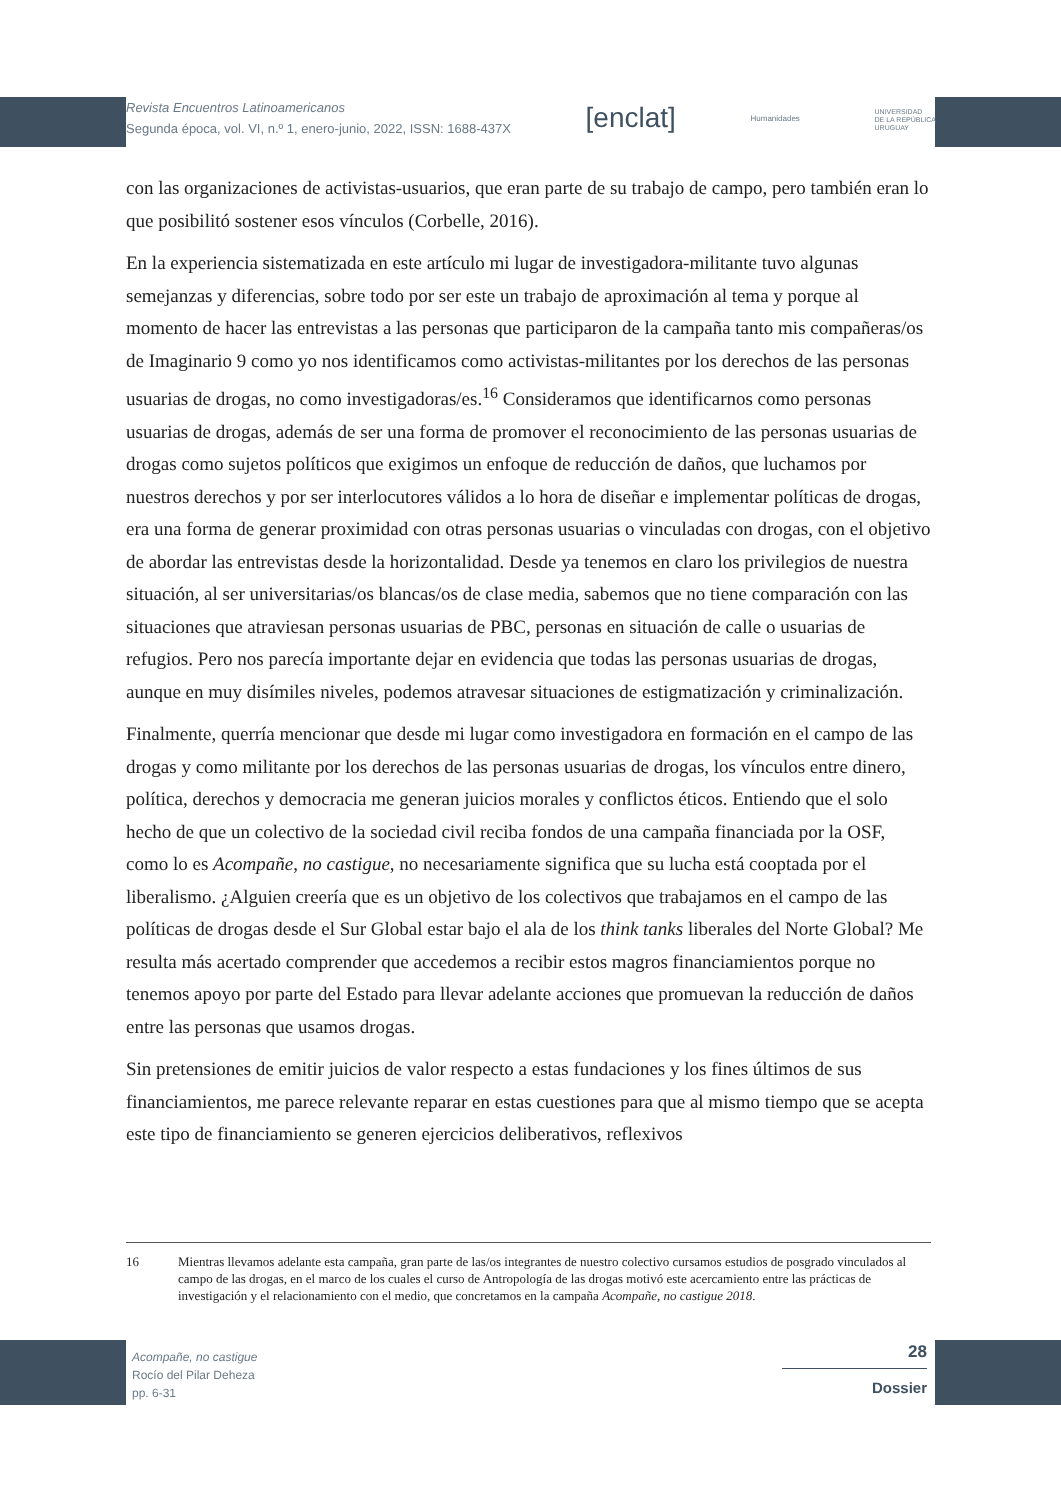Revista Encuentros Latinoamericanos
Segunda época, vol. VI, n.º 1, enero-junio, 2022, ISSN: 1688-437X
[enclat]
Humanidades
UNIVERSIDAD
DE LA REPÚBLICA
URUGUAY
con las organizaciones de activistas-usuarios, que eran parte de su trabajo de campo, pero también eran lo que posibilitó sostener esos vínculos (Corbelle, 2016).
En la experiencia sistematizada en este artículo mi lugar de investigadora-militante tuvo algunas semejanzas y diferencias, sobre todo por ser este un trabajo de aproximación al tema y porque al momento de hacer las entrevistas a las personas que participaron de la campaña tanto mis compañeras/os de Imaginario 9 como yo nos identificamos como activistas-militantes por los derechos de las personas usuarias de drogas, no como investigadoras/es.<sup>16</sup> Consideramos que identificarnos como personas usuarias de drogas, además de ser una forma de promover el reconocimiento de las personas usuarias de drogas como sujetos políticos que exigimos un enfoque de reducción de daños, que luchamos por nuestros derechos y por ser interlocutores válidos a lo hora de diseñar e implementar políticas de drogas, era una forma de generar proximidad con otras personas usuarias o vinculadas con drogas, con el objetivo de abordar las entrevistas desde la horizontalidad. Desde ya tenemos en claro los privilegios de nuestra situación, al ser universitarias/os blancas/os de clase media, sabemos que no tiene comparación con las situaciones que atraviesan personas usuarias de PBC, personas en situación de calle o usuarias de refugios. Pero nos parecía importante dejar en evidencia que todas las personas usuarias de drogas, aunque en muy disímiles niveles, podemos atravesar situaciones de estigmatización y criminalización.
Finalmente, querría mencionar que desde mi lugar como investigadora en formación en el campo de las drogas y como militante por los derechos de las personas usuarias de drogas, los vínculos entre dinero, política, derechos y democracia me generan juicios morales y conflictos éticos. Entiendo que el solo hecho de que un colectivo de la sociedad civil reciba fondos de una campaña financiada por la OSF, como lo es Acompañe, no castigue, no necesariamente significa que su lucha está cooptada por el liberalismo. ¿Alguien creería que es un objetivo de los colectivos que trabajamos en el campo de las políticas de drogas desde el Sur Global estar bajo el ala de los think tanks liberales del Norte Global? Me resulta más acertado comprender que accedemos a recibir estos magros financiamientos porque no tenemos apoyo por parte del Estado para llevar adelante acciones que promuevan la reducción de daños entre las personas que usamos drogas.
Sin pretensiones de emitir juicios de valor respecto a estas fundaciones y los fines últimos de sus financiamientos, me parece relevante reparar en estas cuestiones para que al mismo tiempo que se acepta este tipo de financiamiento se generen ejercicios deliberativos, reflexivos
16 Mientras llevamos adelante esta campaña, gran parte de las/os integrantes de nuestro colectivo cursamos estudios de posgrado vinculados al campo de las drogas, en el marco de los cuales el curso de Antropología de las drogas motivó este acercamiento entre las prácticas de investigación y el relacionamiento con el medio, que concretamos en la campaña Acompañe, no castigue 2018.
Acompañe, no castigue
Rocío del Pilar Deheza
pp. 6-31
28
Dossier